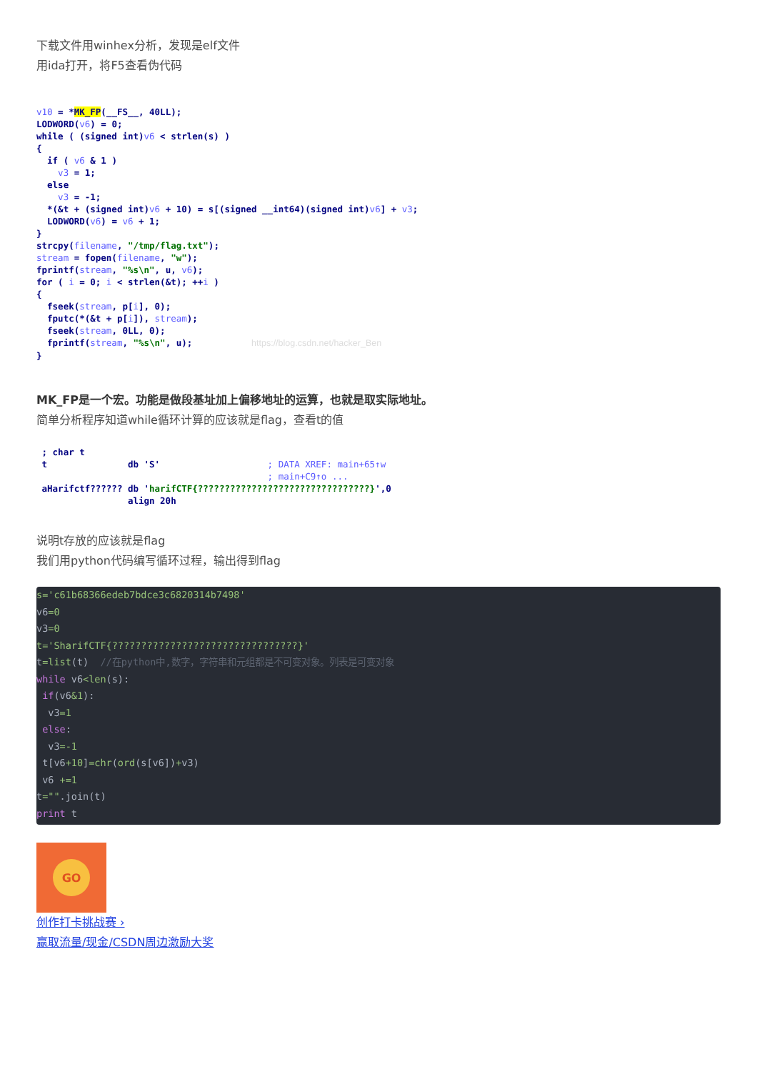下载文件用winhex分析，发现是elf文件
用ida打开，将F5查看伪代码
v10 = *MK_FP(__FS__, 40LL);
LODWORD(v6) = 0;
while ( (signed int)v6 < strlen(s) )
{
  if ( v6 & 1 )
    v3 = 1;
  else
    v3 = -1;
  *(&t + (signed int)v6 + 10) = s[(signed __int64)(signed int)v6] + v3;
  LODWORD(v6) = v6 + 1;
}
strcpy(filename, "/tmp/flag.txt");
stream = fopen(filename, "w");
fprintf(stream, "%s\n", u, v6);
for ( i = 0; i < strlen(&t); ++i )
{
  fseek(stream, p[i], 0);
  fputc(*(&t + p[i]), stream);
  fseek(stream, 0LL, 0);
  fprintf(stream, "%s\n", u);           https://blog.csdn.net/hacker_Ben
}
MK_FP是一个宏。功能是做段基址加上偏移地址的运算，也就是取实际地址。
简单分析程序知道while循环计算的应该就是flag，查看t的值
 ; char t
 t               db 'S'                    ; DATA XREF: main+65↑w
                                           ; main+C9↑o ...
 aHarifctf?????? db 'harifCTF{????????????????????????????????}',0
                 align 20h
说明t存放的应该就是flag
我们用python代码编写循环过程，输出得到flag
s='c61b68366edeb7bdce3c6820314b7498' v6=0 v3=0 t='SharifCTF{????????????????????????????????}' t=list(t) //在python中,数字，字符串和元组都是不可变对象。列表是可变对象 while v6<len(s): if(v6&1): v3=1 else: v3=-1 t[v6+10]=chr(ord(s[v6])+v3) v6 +=1 t="".join(t) print t
GO
创作打卡挑战赛 ›
赢取流量/现金/CSDN周边激励大奖